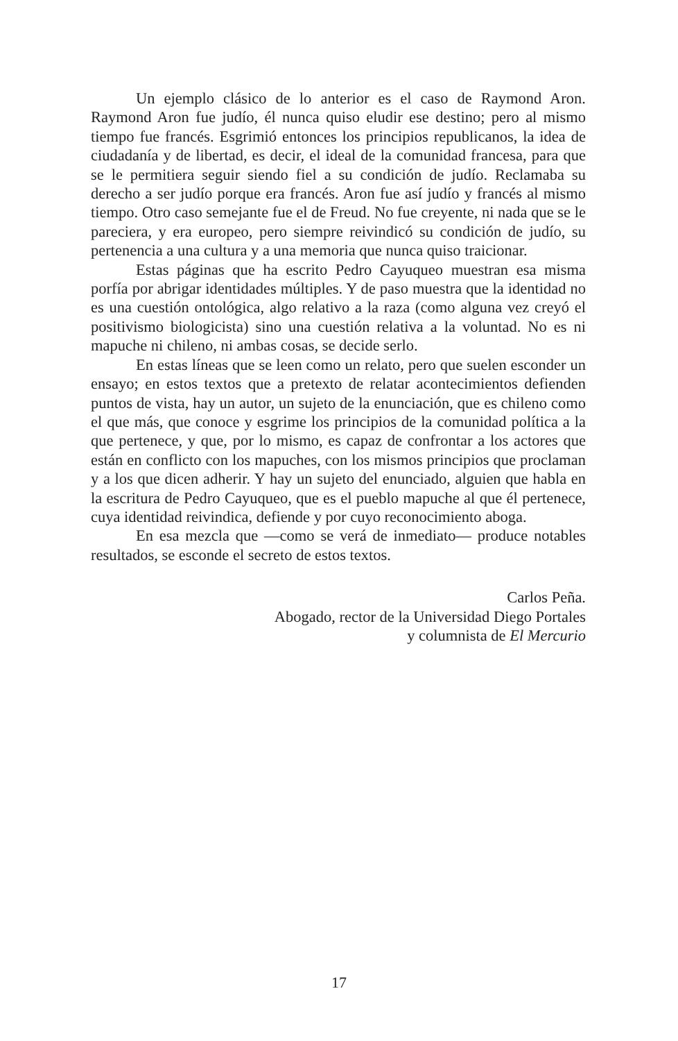Un ejemplo clásico de lo anterior es el caso de Raymond Aron. Raymond Aron fue judío, él nunca quiso eludir ese destino; pero al mismo tiempo fue francés. Esgrimió entonces los principios republicanos, la idea de ciudadanía y de libertad, es decir, el ideal de la comunidad francesa, para que se le permitiera seguir siendo fiel a su condición de judío. Reclamaba su derecho a ser judío porque era francés. Aron fue así judío y francés al mismo tiempo. Otro caso semejante fue el de Freud. No fue creyente, ni nada que se le pareciera, y era europeo, pero siempre reivindicó su condición de judío, su pertenencia a una cultura y a una memoria que nunca quiso traicionar.
Estas páginas que ha escrito Pedro Cayuqueo muestran esa misma porfía por abrigar identidades múltiples. Y de paso muestra que la identidad no es una cuestión ontológica, algo relativo a la raza (como alguna vez creyó el positivismo biologicista) sino una cuestión relativa a la voluntad. No es ni mapuche ni chileno, ni ambas cosas, se decide serlo.
En estas líneas que se leen como un relato, pero que suelen esconder un ensayo; en estos textos que a pretexto de relatar acontecimientos defienden puntos de vista, hay un autor, un sujeto de la enunciación, que es chileno como el que más, que conoce y esgrime los principios de la comunidad política a la que pertenece, y que, por lo mismo, es capaz de confrontar a los actores que están en conflicto con los mapuches, con los mismos principios que proclaman y a los que dicen adherir. Y hay un sujeto del enunciado, alguien que habla en la escritura de Pedro Cayuqueo, que es el pueblo mapuche al que él pertenece, cuya identidad reivindica, defiende y por cuyo reconocimiento aboga.
En esa mezcla que —como se verá de inmediato— produce notables resultados, se esconde el secreto de estos textos.
Carlos Peña.
Abogado, rector de la Universidad Diego Portales
y columnista de El Mercurio
17